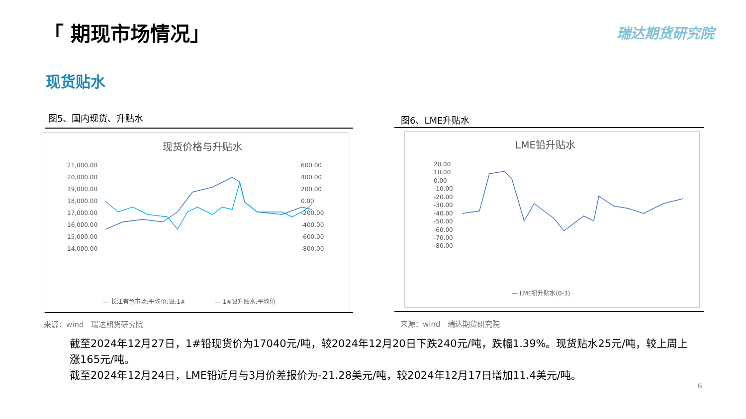「 期现市场情况」 瑞达期货研究院
现货贴水
图5、国内现货、升贴水 图6、LME升贴水
现货价格与升贴水
21,000.00
20,000.00
19,000.00
18,000.00
17,000.00
16,000.00
15,000.00
14,000.00
600.00
400.00
200.00
0.00
-200.00
-400.00
-600.00
-800.00
— 长江有色市场:平均价:铅:1#
— 1#铅升贴水:平均值
LME铅升贴水
20.00
10.00
0.00
-10.00
-20.00
-30.00
-40.00
-50.00
-60.00
-70.00
-80.00
— LME铅升贴水(0-3)
来源：wind　瑞达期货研究院 来源：wind　瑞达期货研究院
截至2024年12月27日，1#铅现货价为17040元/吨，较2024年12月20日下跌240元/吨，跌幅1.39%。现货贴水25元/吨，较上周上涨165元/吨。
截至2024年12月24日，LME铅近月与3月价差报价为-21.28美元/吨，较2024年12月17日增加11.4美元/吨。
6